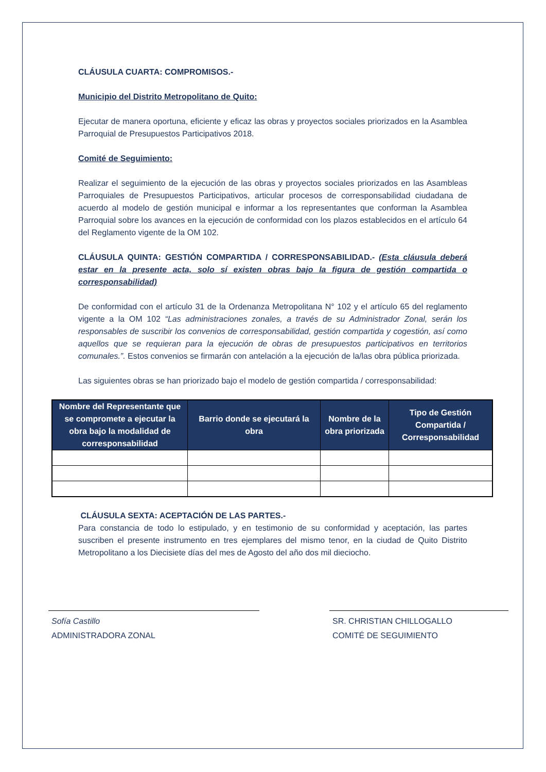CLÁUSULA CUARTA: COMPROMISOS.-
Municipio del Distrito Metropolitano de Quito:
Ejecutar de manera oportuna, eficiente y eficaz las obras y proyectos sociales priorizados en la Asamblea Parroquial de Presupuestos Participativos 2018.
Comité de Seguimiento:
Realizar el seguimiento de la ejecución de las obras y proyectos sociales priorizados en las Asambleas Parroquiales de Presupuestos Participativos, articular procesos de corresponsabilidad ciudadana de acuerdo al modelo de gestión municipal e informar a los representantes que conforman la Asamblea Parroquial sobre los avances en la ejecución de conformidad con los plazos establecidos en el artículo 64 del Reglamento vigente de la OM 102.
CLÁUSULA QUINTA: GESTIÓN COMPARTIDA / CORRESPONSABILIDAD.- (Esta cláusula deberá estar en la presente acta, solo sí existen obras bajo la figura de gestión compartida o corresponsabilidad)
De conformidad con el artículo 31 de la Ordenanza Metropolitana N° 102 y el artículo 65 del reglamento vigente a la OM 102 “Las administraciones zonales, a través de su Administrador Zonal, serán los responsables de suscribir los convenios de corresponsabilidad, gestión compartida y cogestión, así como aquellos que se requieran para la ejecución de obras de presupuestos participativos en territorios comunales.”. Estos convenios se firmarán con antelación a la ejecución de la/las obra pública priorizada.
Las siguientes obras se han priorizado bajo el modelo de gestión compartida / corresponsabilidad:
| Nombre del Representante que se compromete a ejecutar la obra bajo la modalidad de corresponsabilidad | Barrio donde se ejecutará la obra | Nombre de la obra priorizada | Tipo de Gestión Compartida / Corresponsabilidad |
| --- | --- | --- | --- |
CLÁUSULA SEXTA: ACEPTACIÓN DE LAS PARTES.-
Para constancia de todo lo estipulado, y en testimonio de su conformidad y aceptación, las partes suscriben el presente instrumento en tres ejemplares del mismo tenor, en la ciudad de Quito Distrito Metropolitano a los Diecisiete días del mes de Agosto del año dos mil dieciocho.
Sofía Castillo
ADMINISTRADORA ZONAL
SR. CHRISTIAN CHILLOGALLO
COMITÉ DE SEGUIMIENTO